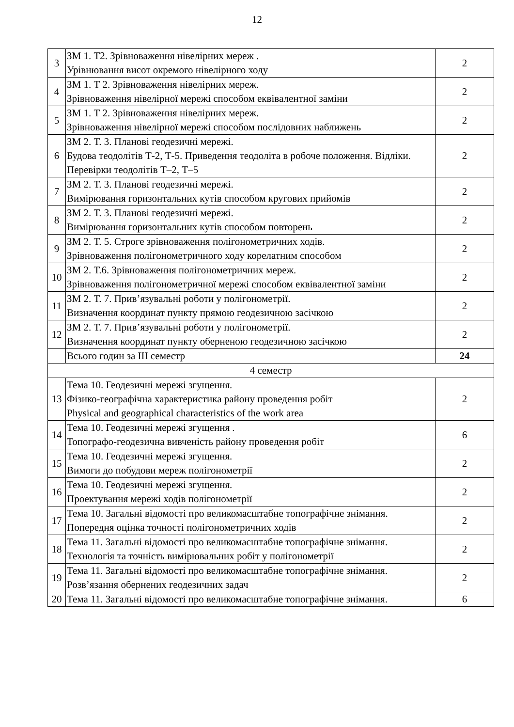12
| 3 | ЗМ 1. Т2. Зрівноваження нівелірних мереж . Урівнювання висот окремого нівелірного ходу | 2 |
| 4 | ЗМ 1. Т 2. Зрівноваження нівелірних мереж. Зрівноваження нівелірної мережі способом еквівалентної заміни | 2 |
| 5 | ЗМ 1. Т 2. Зрівноваження нівелірних мереж. Зрівноваження нівелірної мережі способом послідовних наближень | 2 |
| 6 | ЗМ 2. Т. 3. Планові геодезичні мережі. Будова теодолітів Т-2, Т-5. Приведення теодоліта в робоче положення. Відліки. Перевірки теодолітів Т–2, Т–5 | 2 |
| 7 | ЗМ 2. Т. 3. Планові геодезичні мережі. Вимірювання горизонтальних кутів способом кругових прийомів | 2 |
| 8 | ЗМ 2. Т. 3. Планові геодезичні мережі. Вимірювання горизонтальних кутів способом повторень | 2 |
| 9 | ЗМ 2. Т. 5. Строге зрівноваження полігонометричних ходів. Зрівноваження полігонометричного ходу корелатним способом | 2 |
| 10 | ЗМ 2. Т.6. Зрівноваження полігонометричних мереж. Зрівноваження полігонометричної мережі способом еквівалентної заміни | 2 |
| 11 | ЗМ 2. Т. 7. Прив’язувальні роботи у полігонометрії. Визначення координат пункту прямою геодезичною засічкою | 2 |
| 12 | ЗМ 2. Т. 7. Прив’язувальні роботи у полігонометрії. Визначення координат пункту оберненою геодезичною засічкою | 2 |
| | Всього годин за ІІІ семестр | 24 |
| 4 семестр | | |
| 13 | Тема 10. Геодезичні мережі згущення. Фізико-географічна характеристика району проведення робіт Physical and geographical characteristics of the work area | 2 |
| 14 | Тема 10. Геодезичні мережі згущення . Топографо-геодезична вивченість району проведення робіт | 6 |
| 15 | Тема 10. Геодезичні мережі згущення. Вимоги до побудови мереж полігонометрії | 2 |
| 16 | Тема 10. Геодезичні мережі згущення. Проектування мережі ходів полігонометрії | 2 |
| 17 | Тема 10. Загальні відомості про великомасштабне топографічне знімання. Попередня оцінка точності полігонометричних ходів | 2 |
| 18 | Тема 11. Загальні відомості про великомасштабне топографічне знімання. Технологія та точність вимірювальних робіт у полігонометрії | 2 |
| 19 | Тема 11. Загальні відомості про великомасштабне топографічне знімання. Розв’язання обернених геодезичних задач | 2 |
| 20 | Тема 11. Загальні відомості про великомасштабне топографічне знімання. | 6 |